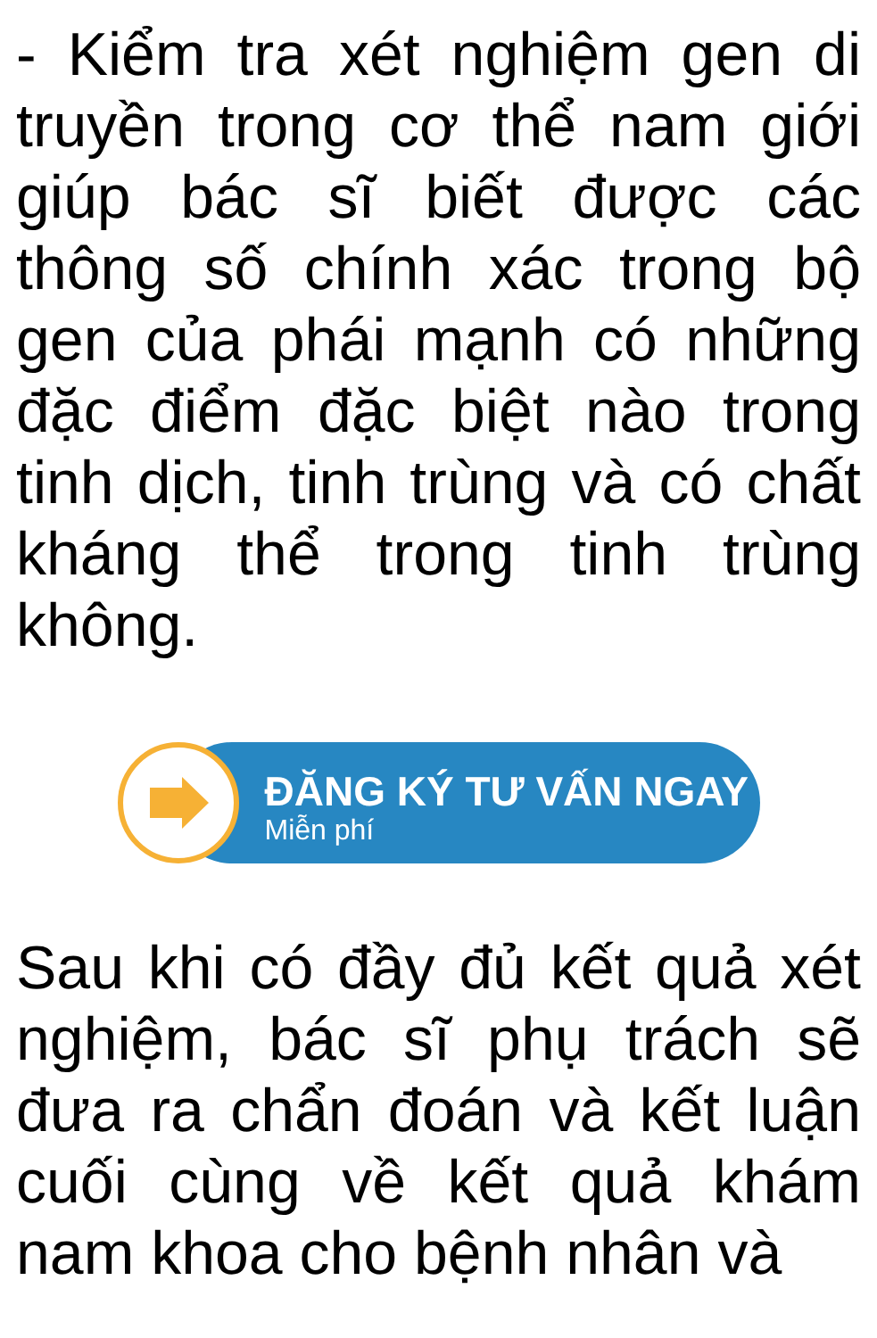- Kiểm tra xét nghiệm gen di truyền trong cơ thể nam giới giúp bác sĩ biết được các thông số chính xác trong bộ gen của phái mạnh có những đặc điểm đặc biệt nào trong tinh dịch, tinh trùng và có chất kháng thể trong tinh trùng không.
ĐĂNG KÝ TƯ VẤN NGAY
Miễn phí
Sau khi có đầy đủ kết quả xét nghiệm, bác sĩ phụ trách sẽ đưa ra chẩn đoán và kết luận cuối cùng về kết quả khám nam khoa cho bệnh nhân và